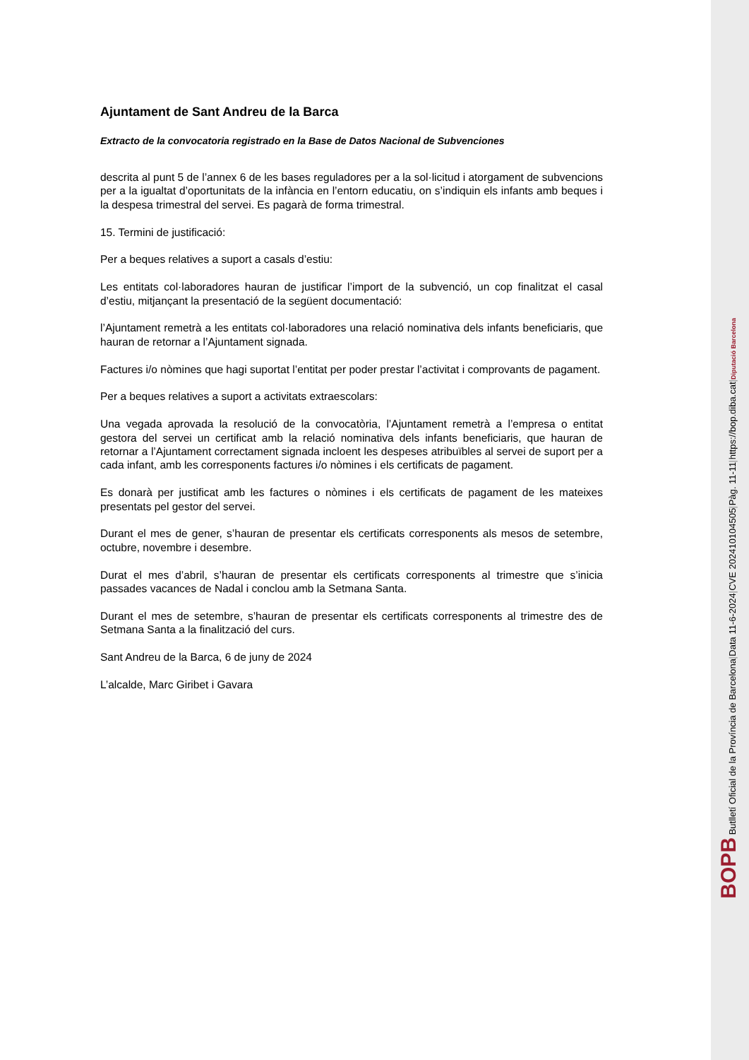Ajuntament de Sant Andreu de la Barca
Extracto de la convocatoria registrado en la Base de Datos Nacional de Subvenciones
descrita al punt 5 de l’annex 6 de les bases reguladores per a la sol·licitud i atorgament de subvencions per a la igualtat d’oportunitats de la infància en l’entorn educatiu, on s’indiquin els infants amb beques i la despesa trimestral del servei. Es pagarà de forma trimestral.
15. Termini de justificació:
Per a beques relatives a suport a casals d’estiu:
Les entitats col·laboradores hauran de justificar l’import de la subvenció, un cop finalitzat el casal d’estiu, mitjançant la presentació de la següent documentació:
l’Ajuntament remetrà a les entitats col·laboradores una relació nominativa dels infants beneficiaris, que hauran de retornar a l’Ajuntament signada.
Factures i/o nòmines que hagi suportat l’entitat per poder prestar l’activitat i comprovants de pagament.
Per a beques relatives a suport a activitats extraescolars:
Una vegada aprovada la resolució de la convocatòria, l’Ajuntament remetrà a l’empresa o entitat gestora del servei un certificat amb la relació nominativa dels infants beneficiaris, que hauran de retornar a l’Ajuntament correctament signada incloent les despeses atribuïbles al servei de suport per a cada infant, amb les corresponents factures i/o nòmines i els certificats de pagament.
Es donarà per justificat amb les factures o nòmines i els certificats de pagament de les mateixes presentats pel gestor del servei.
Durant el mes de gener, s’hauran de presentar els certificats corresponents als mesos de setembre, octubre, novembre i desembre.
Durat el mes d’abril, s’hauran de presentar els certificats corresponents al trimestre que s’inicia passades vacances de Nadal i conclou amb la Setmana Santa.
Durant el mes de setembre, s’hauran de presentar els certificats corresponents al trimestre des de Setmana Santa a la finalització del curs.
Sant Andreu de la Barca, 6 de juny de 2024
L’alcalde, Marc Giribet i Gavara
BOPB Butlletí Oficial de la Província de Barcelona | Data 11-6-2024 | CVE 202410104505 | Pàg. 11-11 | https://bop.diba.cat | Diputació Barcelona